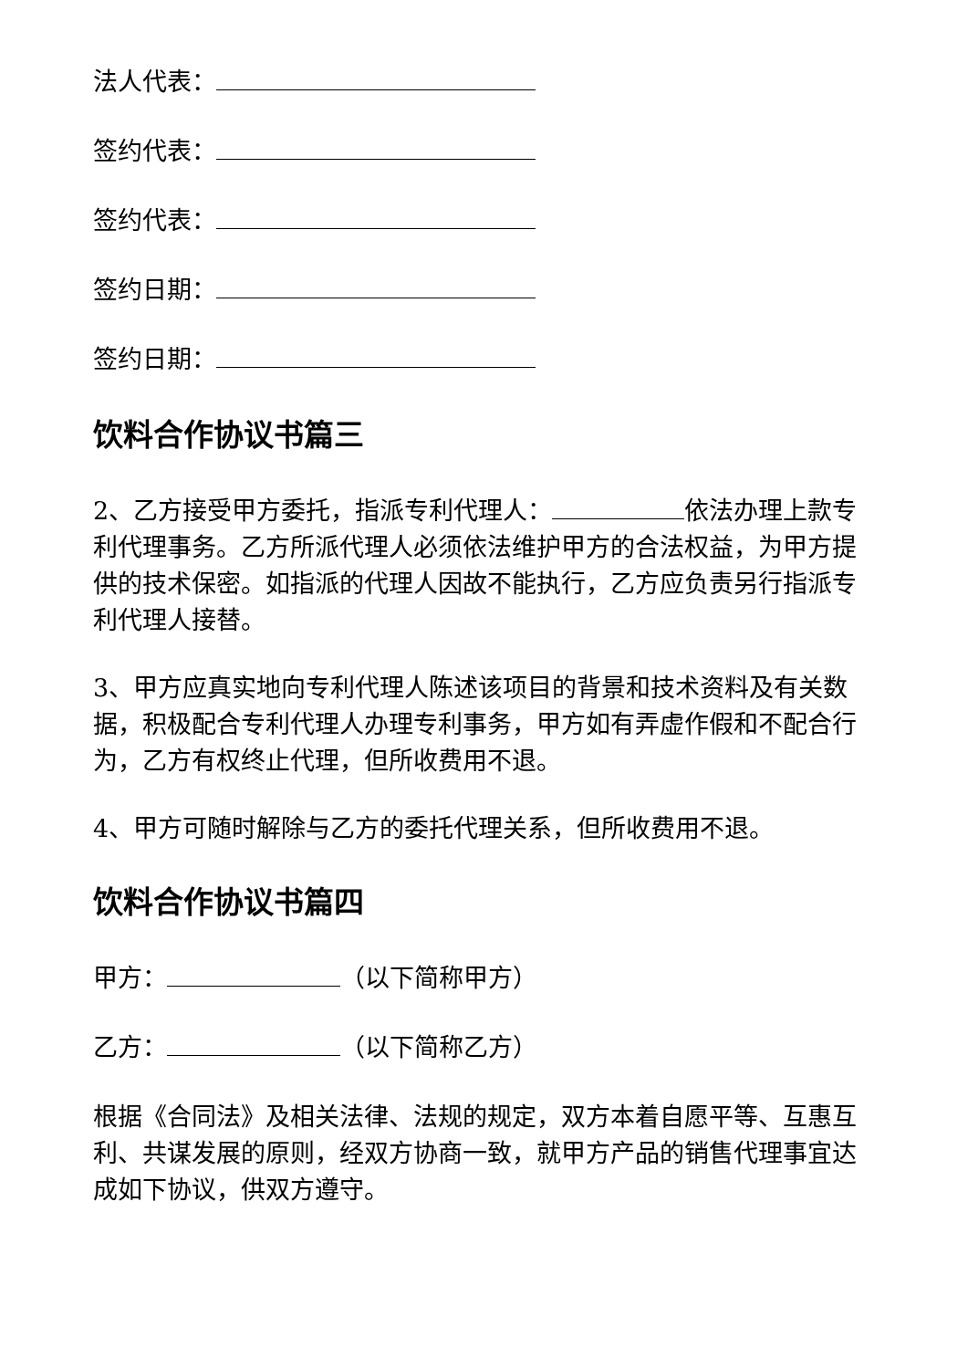法人代表：
签约代表：
签约代表：
签约日期：
签约日期：
饮料合作协议书篇三
2、乙方接受甲方委托，指派专利代理人： 依法办理上款专利代理事务。乙方所派代理人必须依法维护甲方的合法权益，为甲方提供的技术保密。如指派的代理人因故不能执行，乙方应负责另行指派专利代理人接替。
3、甲方应真实地向专利代理人陈述该项目的背景和技术资料及有关数据，积极配合专利代理人办理专利事务，甲方如有弄虚作假和不配合行为，乙方有权终止代理，但所收费用不退。
4、甲方可随时解除与乙方的委托代理关系，但所收费用不退。
饮料合作协议书篇四
甲方： （以下简称甲方）
乙方： （以下简称乙方）
根据《合同法》及相关法律、法规的规定，双方本着自愿平等、互惠互利、共谋发展的原则，经双方协商一致，就甲方产品的销售代理事宜达成如下协议，供双方遵守。